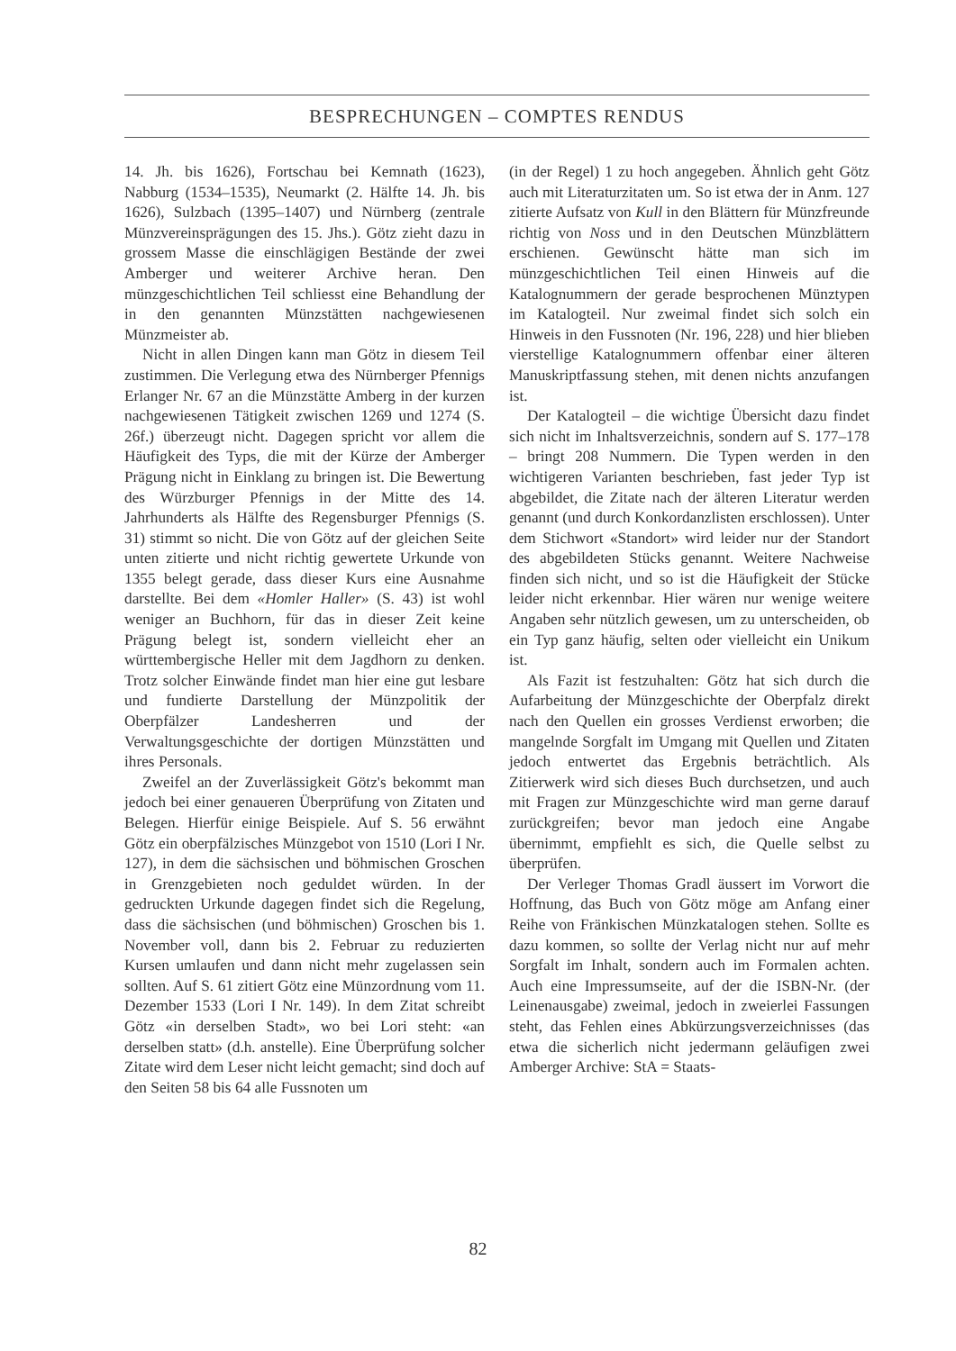BESPRECHUNGEN – COMPTES RENDUS
14. Jh. bis 1626), Fortschau bei Kemnath (1623), Nabburg (1534–1535), Neumarkt (2. Hälfte 14. Jh. bis 1626), Sulzbach (1395–1407) und Nürnberg (zentrale Münzvereinsprägungen des 15. Jhs.). Götz zieht dazu in grossem Masse die einschlägigen Bestände der zwei Amberger und weiterer Archive heran. Den münzgeschichtlichen Teil schliesst eine Behandlung der in den genannten Münzstätten nachgewiesenen Münzmeister ab.
Nicht in allen Dingen kann man Götz in diesem Teil zustimmen. Die Verlegung etwa des Nürnberger Pfennigs Erlanger Nr. 67 an die Münzstätte Amberg in der kurzen nachgewiesenen Tätigkeit zwischen 1269 und 1274 (S. 26f.) überzeugt nicht. Dagegen spricht vor allem die Häufigkeit des Typs, die mit der Kürze der Amberger Prägung nicht in Einklang zu bringen ist. Die Bewertung des Würzburger Pfennigs in der Mitte des 14. Jahrhunderts als Hälfte des Regensburger Pfennigs (S. 31) stimmt so nicht. Die von Götz auf der gleichen Seite unten zitierte und nicht richtig gewertete Urkunde von 1355 belegt gerade, dass dieser Kurs eine Ausnahme darstellte. Bei dem «Homler Haller» (S. 43) ist wohl weniger an Buchhorn, für das in dieser Zeit keine Prägung belegt ist, sondern vielleicht eher an württembergische Heller mit dem Jagdhorn zu denken. Trotz solcher Einwände findet man hier eine gut lesbare und fundierte Darstellung der Münzpolitik der Oberpfälzer Landesherren und der Verwaltungsgeschichte der dortigen Münzstätten und ihres Personals.
Zweifel an der Zuverlässigkeit Götz's bekommt man jedoch bei einer genaueren Überprüfung von Zitaten und Belegen. Hierfür einige Beispiele. Auf S. 56 erwähnt Götz ein oberpfälzisches Münzgebot von 1510 (Lori I Nr. 127), in dem die sächsischen und böhmischen Groschen in Grenzgebieten noch geduldet würden. In der gedruckten Urkunde dagegen findet sich die Regelung, dass die sächsischen (und böhmischen) Groschen bis 1. November voll, dann bis 2. Februar zu reduzierten Kursen umlaufen und dann nicht mehr zugelassen sein sollten. Auf S. 61 zitiert Götz eine Münzordnung vom 11. Dezember 1533 (Lori I Nr. 149). In dem Zitat schreibt Götz «in derselben Stadt», wo bei Lori steht: «an derselben statt» (d.h. anstelle). Eine Überprüfung solcher Zitate wird dem Leser nicht leicht gemacht; sind doch auf den Seiten 58 bis 64 alle Fussnoten um
(in der Regel) 1 zu hoch angegeben. Ähnlich geht Götz auch mit Literaturzitaten um. So ist etwa der in Anm. 127 zitierte Aufsatz von Kull in den Blättern für Münzfreunde richtig von Noss und in den Deutschen Münzblättern erschienen. Gewünscht hätte man sich im münzgeschichtlichen Teil einen Hinweis auf die Katalognummern der gerade besprochenen Münztypen im Katalogteil. Nur zweimal findet sich solch ein Hinweis in den Fussnoten (Nr. 196, 228) und hier blieben vierstellige Katalognummern offenbar einer älteren Manuskriptfassung stehen, mit denen nichts anzufangen ist.
Der Katalogteil – die wichtige Übersicht dazu findet sich nicht im Inhaltsverzeichnis, sondern auf S. 177–178 – bringt 208 Nummern. Die Typen werden in den wichtigeren Varianten beschrieben, fast jeder Typ ist abgebildet, die Zitate nach der älteren Literatur werden genannt (und durch Konkordanzlisten erschlossen). Unter dem Stichwort «Standort» wird leider nur der Standort des abgebildeten Stücks genannt. Weitere Nachweise finden sich nicht, und so ist die Häufigkeit der Stücke leider nicht erkennbar. Hier wären nur wenige weitere Angaben sehr nützlich gewesen, um zu unterscheiden, ob ein Typ ganz häufig, selten oder vielleicht ein Unikum ist.
Als Fazit ist festzuhalten: Götz hat sich durch die Aufarbeitung der Münzgeschichte der Oberpfalz direkt nach den Quellen ein grosses Verdienst erworben; die mangelnde Sorgfalt im Umgang mit Quellen und Zitaten jedoch entwertet das Ergebnis beträchtlich. Als Zitierwerk wird sich dieses Buch durchsetzen, und auch mit Fragen zur Münzgeschichte wird man gerne darauf zurückgreifen; bevor man jedoch eine Angabe übernimmt, empfiehlt es sich, die Quelle selbst zu überprüfen.
Der Verleger Thomas Gradl äussert im Vorwort die Hoffnung, das Buch von Götz möge am Anfang einer Reihe von Fränkischen Münzkatalogen stehen. Sollte es dazu kommen, so sollte der Verlag nicht nur auf mehr Sorgfalt im Inhalt, sondern auch im Formalen achten. Auch eine Impressumseite, auf der die ISBN-Nr. (der Leinenausgabe) zweimal, jedoch in zweierlei Fassungen steht, das Fehlen eines Abkürzungsverzeichnisses (das etwa die sicherlich nicht jedermann geläufigen zwei Amberger Archive: StA = Staats-
82